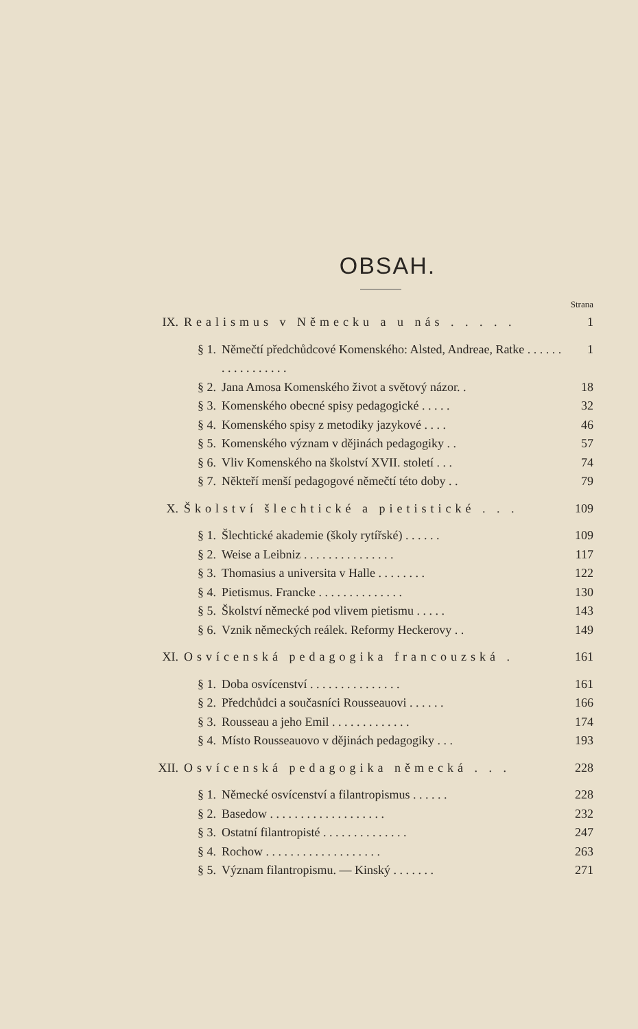OBSAH.
Strana
IX. Realismus v Německu a u nás . . . . . 1
§ 1. Němečtí předchůdcové Komenského: Alsted, Andreae, Ratke . . . . . . . . . . . . . . . . . 1
§ 2. Jana Amosa Komenského život a světový názor. . 18
§ 3. Komenského obecné spisy pedagogické . . . . . 32
§ 4. Komenského spisy z metodiky jazykové . . . . 46
§ 5. Komenského význam v dějinách pedagogiky . . 57
§ 6. Vliv Komenského na školství XVII. století . . . 74
§ 7. Někteří menší pedagogové němečtí této doby . . 79
X. Školství šlechtické a pietistické . . . 109
§ 1. Šlechtické akademie (školy rytířské) . . . . . . 109
§ 2. Weise a Leibniz . . . . . . . . . . . . . . . 117
§ 3. Thomasius a universita v Halle . . . . . . . . 122
§ 4. Pietismus. Francke . . . . . . . . . . . . . . 130
§ 5. Školství německé pod vlivem pietismu . . . . . 143
§ 6. Vznik německých reálek. Reformy Heckerovy . . 149
XI. Osvícenská pedagogika francouzská . 161
§ 1. Doba osvícenství . . . . . . . . . . . . . . . 161
§ 2. Předchůdci a současníci Rousseauovi . . . . . . 166
§ 3. Rousseau a jeho Emil . . . . . . . . . . . . . 174
§ 4. Místo Rousseauovo v dějinách pedagogiky . . . 193
XII. Osvícenská pedagogika německá . . . 228
§ 1. Německé osvícenství a filantropismus . . . . . . 228
§ 2. Basedow . . . . . . . . . . . . . . . . . . . 232
§ 3. Ostatní filantropisté . . . . . . . . . . . . . . 247
§ 4. Rochow . . . . . . . . . . . . . . . . . . . 263
§ 5. Význam filantropismu. — Kinský . . . . . . . 271